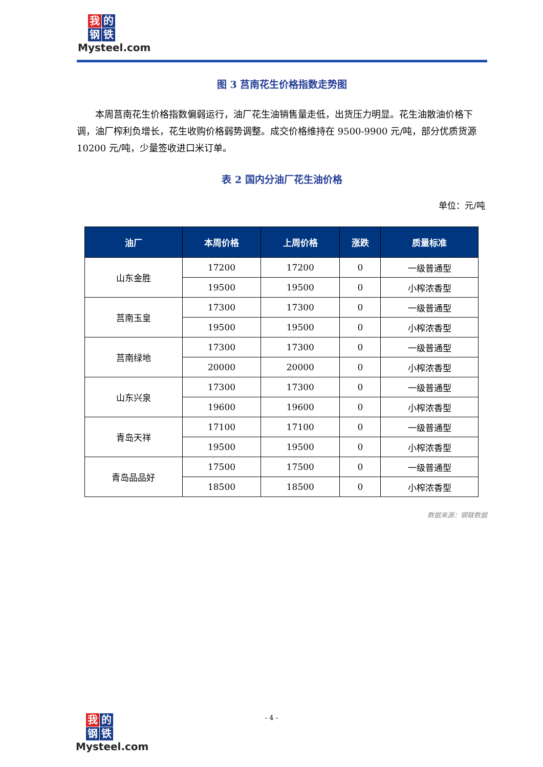我的 钢 铁
Mysteel.com
图 3 莒南花生价格指数走势图
本周莒南花生价格指数偏弱运行，油厂花生油销售量走低，出货压力明显。花生油散油价格下调，油厂榨利负增长，花生收购价格弱势调整。成交价格维持在 9500-9900 元/吨，部分优质货源 10200 元/吨，少量签收进口米订单。
表 2 国内分油厂花生油价格
单位：元/吨
| 油厂 | 本周价格 | 上周价格 | 涨跌 | 质量标准 |
| --- | --- | --- | --- | --- |
| 山东金胜 | 17200 | 17200 | 0 | 一级普通型 |
| | 19500 | 19500 | 0 | 小榨浓香型 |
| 莒南玉皇 | 17300 | 17300 | 0 | 一级普通型 |
| | 19500 | 19500 | 0 | 小榨浓香型 |
| 莒南绿地 | 17300 | 17300 | 0 | 一级普通型 |
| | 20000 | 20000 | 0 | 小榨浓香型 |
| 山东兴泉 | 17300 | 17300 | 0 | 一级普通型 |
| | 19600 | 19600 | 0 | 小榨浓香型 |
| 青岛天祥 | 17100 | 17100 | 0 | 一级普通型 |
| | 19500 | 19500 | 0 | 小榨浓香型 |
| 青岛品品好 | 17500 | 17500 | 0 | 一级普通型 |
| | 18500 | 18500 | 0 | 小榨浓香型 |
数据来源：钢联数据
- 4 -
我的 钢 铁
Mysteel.com